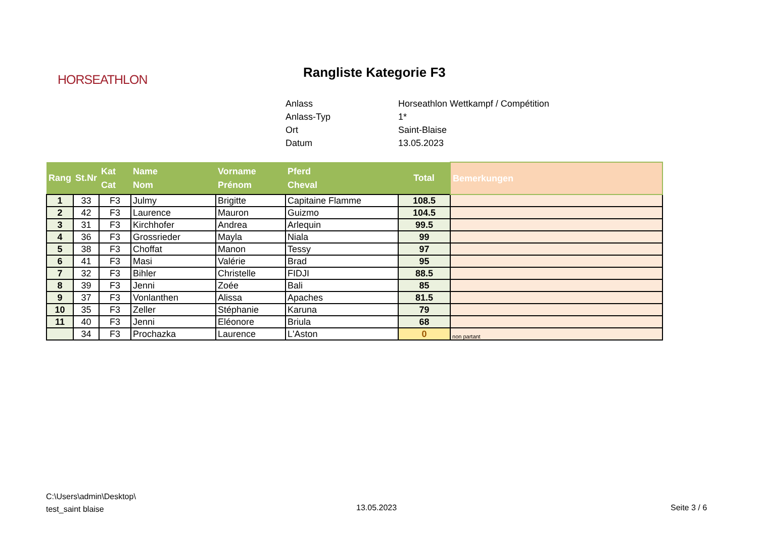HORSEATHLON
Rangliste Kategorie F3
| Anlass | Horseathlon Wettkampf / Compétition |
| Anlass-Typ | 1* |
| Ort | Saint-Blaise |
| Datum | 13.05.2023 |
| Rang | St.Nr | Kat Cat | Name Nom | Vorname Prénom | Pferd Cheval | Total | Bemerkungen |
| --- | --- | --- | --- | --- | --- | --- | --- |
| 1 | 33 | F3 | Julmy | Brigitte | Capitaine Flamme | 108.5 | |
| 2 | 42 | F3 | Laurence | Mauron | Guizmo | 104.5 | |
| 3 | 31 | F3 | Kirchhofer | Andrea | Arlequin | 99.5 | |
| 4 | 36 | F3 | Grossrieder | Mayla | Niala | 99 | |
| 5 | 38 | F3 | Choffat | Manon | Tessy | 97 | |
| 6 | 41 | F3 | Masi | Valérie | Brad | 95 | |
| 7 | 32 | F3 | Bihler | Christelle | FIDJI | 88.5 | |
| 8 | 39 | F3 | Jenni | Zoée | Bali | 85 | |
| 9 | 37 | F3 | Vonlanthen | Alissa | Apaches | 81.5 | |
| 10 | 35 | F3 | Zeller | Stéphanie | Karuna | 79 | |
| 11 | 40 | F3 | Jenni | Eléonore | Briula | 68 | |
| | 34 | F3 | Prochazka | Laurence | L'Aston | 0 | non partant |
C:\Users\admin\Desktop\
test_saint blaise
13.05.2023 Seite 3 / 6